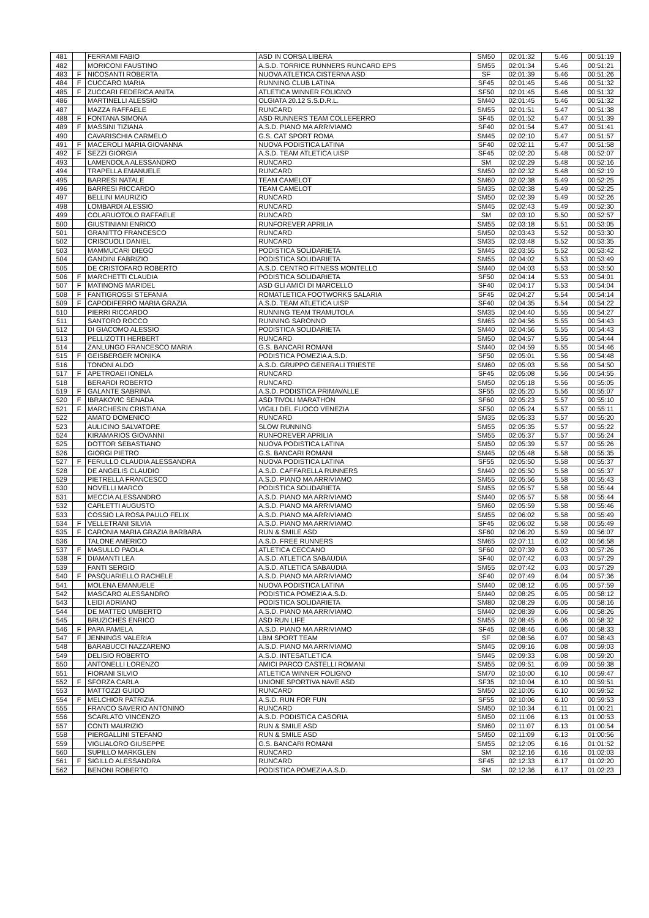| 481 | | FERRAMI FABIO | ASD IN CORSA LIBERA | SM50 | 02:01:32 | 5.46 | 00:51:19 |
| 482 | | MORICONI FAUSTINO | A.S.D. TORRICE RUNNERS RUNCARD EPS | SM55 | 02:01:34 | 5.46 | 00:51:21 |
| 483 | F | NICOSANTI ROBERTA | NUOVA ATLETICA CISTERNA ASD | SF | 02:01:39 | 5.46 | 00:51:26 |
| 484 | F | CUCCARO MARIA | RUNNING CLUB LATINA | SF45 | 02:01:45 | 5.46 | 00:51:32 |
| 485 | F | ZUCCARI FEDERICA ANITA | ATLETICA WINNER FOLIGNO | SF50 | 02:01:45 | 5.46 | 00:51:32 |
| 486 | | MARTINELLI ALESSIO | OLGIATA 20.12 S.S.D.R.L. | SM40 | 02:01:45 | 5.46 | 00:51:32 |
| 487 | | MAZZA RAFFAELE | RUNCARD | SM55 | 02:01:51 | 5.47 | 00:51:38 |
| 488 | F | FONTANA SIMONA | ASD RUNNERS TEAM COLLEFERRO | SF45 | 02:01:52 | 5.47 | 00:51:39 |
| 489 | F | MASSINI TIZIANA | A.S.D. PIANO MA ARRIVIAMO | SF40 | 02:01:54 | 5.47 | 00:51:41 |
| 490 | | CAVARISCHIA CARMELO | G.S. CAT SPORT ROMA | SM45 | 02:02:10 | 5.47 | 00:51:57 |
| 491 | F | MACEROLI MARIA GIOVANNA | NUOVA PODISTICA LATINA | SF40 | 02:02:11 | 5.47 | 00:51:58 |
| 492 | F | SEZZI GIORGIA | A.S.D. TEAM ATLETICA UISP | SF45 | 02:02:20 | 5.48 | 00:52:07 |
| 493 | | LAMENDOLA ALESSANDRO | RUNCARD | SM | 02:02:29 | 5.48 | 00:52:16 |
| 494 | | TRAPELLA EMANUELE | RUNCARD | SM50 | 02:02:32 | 5.48 | 00:52:19 |
| 495 | | BARRESI NATALE | TEAM CAMELOT | SM60 | 02:02:38 | 5.49 | 00:52:25 |
| 496 | | BARRESI RICCARDO | TEAM CAMELOT | SM35 | 02:02:38 | 5.49 | 00:52:25 |
| 497 | | BELLINI MAURIZIO | RUNCARD | SM50 | 02:02:39 | 5.49 | 00:52:26 |
| 498 | | LOMBARDI ALESSIO | RUNCARD | SM45 | 02:02:43 | 5.49 | 00:52:30 |
| 499 | | COLARUOTOLO RAFFAELE | RUNCARD | SM | 02:03:10 | 5.50 | 00:52:57 |
| 500 | | GIUSTINIANI ENRICO | RUNFOREVER APRILIA | SM55 | 02:03:18 | 5.51 | 00:53:05 |
| 501 | | GRANITTO FRANCESCO | RUNCARD | SM50 | 02:03:43 | 5.52 | 00:53:30 |
| 502 | | CRISCUOLI DANIEL | RUNCARD | SM35 | 02:03:48 | 5.52 | 00:53:35 |
| 503 | | MAMMUCARI DIEGO | PODISTICA SOLIDARIETA | SM45 | 02:03:55 | 5.52 | 00:53:42 |
| 504 | | GANDINI FABRIZIO | PODISTICA SOLIDARIETA | SM55 | 02:04:02 | 5.53 | 00:53:49 |
| 505 | | DE CRISTOFARO ROBERTO | A.S.D. CENTRO FITNESS MONTELLO | SM40 | 02:04:03 | 5.53 | 00:53:50 |
| 506 | F | MARCHETTI CLAUDIA | PODISTICA SOLIDARIETA | SF50 | 02:04:14 | 5.53 | 00:54:01 |
| 507 | F | MATINONG MARIDEL | ASD GLI AMICI DI MARCELLO | SF40 | 02:04:17 | 5.53 | 00:54:04 |
| 508 | F | FANTIGROSSI STEFANIA | ROMATLETICA FOOTWORKS SALARIA | SF45 | 02:04:27 | 5.54 | 00:54:14 |
| 509 | F | CAPODIFERRO MARIA GRAZIA | A.S.D. TEAM ATLETICA UISP | SF40 | 02:04:35 | 5.54 | 00:54:22 |
| 510 | | PIERRI RICCARDO | RUNNING TEAM TRAMUTOLA | SM35 | 02:04:40 | 5.55 | 00:54:27 |
| 511 | | SANTORO ROCCO | RUNNING SARONNO | SM65 | 02:04:56 | 5.55 | 00:54:43 |
| 512 | | DI GIACOMO ALESSIO | PODISTICA SOLIDARIETA | SM40 | 02:04:56 | 5.55 | 00:54:43 |
| 513 | | PELLIZOTTI HERBERT | RUNCARD | SM50 | 02:04:57 | 5.55 | 00:54:44 |
| 514 | | ZANLUNGO FRANCESCO MARIA | G.S. BANCARI ROMANI | SM40 | 02:04:59 | 5.55 | 00:54:46 |
| 515 | F | GEISBERGER MONIKA | PODISTICA POMEZIA A.S.D. | SF50 | 02:05:01 | 5.56 | 00:54:48 |
| 516 | | TONONI ALDO | A.S.D. GRUPPO GENERALI TRIESTE | SM60 | 02:05:03 | 5.56 | 00:54:50 |
| 517 | F | APETROAEI IONELA | RUNCARD | SF45 | 02:05:08 | 5.56 | 00:54:55 |
| 518 | | BERARDI ROBERTO | RUNCARD | SM50 | 02:05:18 | 5.56 | 00:55:05 |
| 519 | F | GALANTE SABRINA | A.S.D. PODISTICA PRIMAVALLE | SF55 | 02:05:20 | 5.56 | 00:55:07 |
| 520 | F | IBRAKOVIC SENADA | ASD TIVOLI MARATHON | SF60 | 02:05:23 | 5.57 | 00:55:10 |
| 521 | F | MARCHESIN CRISTIANA | VIGILI DEL FUOCO VENEZIA | SF50 | 02:05:24 | 5.57 | 00:55:11 |
| 522 | | AMATO DOMENICO | RUNCARD | SM35 | 02:05:33 | 5.57 | 00:55:20 |
| 523 | | AULICINO SALVATORE | SLOW RUNNING | SM55 | 02:05:35 | 5.57 | 00:55:22 |
| 524 | | KIRAMARIOS GIOVANNI | RUNFOREVER APRILIA | SM55 | 02:05:37 | 5.57 | 00:55:24 |
| 525 | | DOTTOR SEBASTIANO | NUOVA PODISTICA LATINA | SM50 | 02:05:39 | 5.57 | 00:55:26 |
| 526 | | GIORGI PIETRO | G.S. BANCARI ROMANI | SM45 | 02:05:48 | 5.58 | 00:55:35 |
| 527 | F | FERULLO CLAUDIA ALESSANDRA | NUOVA PODISTICA LATINA | SF55 | 02:05:50 | 5.58 | 00:55:37 |
| 528 | | DE ANGELIS CLAUDIO | A.S.D. CAFFARELLA RUNNERS | SM40 | 02:05:50 | 5.58 | 00:55:37 |
| 529 | | PIETRELLA FRANCESCO | A.S.D. PIANO MA ARRIVIAMO | SM55 | 02:05:56 | 5.58 | 00:55:43 |
| 530 | | NOVELLI MARCO | PODISTICA SOLIDARIETA | SM55 | 02:05:57 | 5.58 | 00:55:44 |
| 531 | | MECCIA ALESSANDRO | A.S.D. PIANO MA ARRIVIAMO | SM40 | 02:05:57 | 5.58 | 00:55:44 |
| 532 | | CARLETTI AUGUSTO | A.S.D. PIANO MA ARRIVIAMO | SM60 | 02:05:59 | 5.58 | 00:55:46 |
| 533 | | COSSIO LA ROSA PAULO FELIX | A.S.D. PIANO MA ARRIVIAMO | SM55 | 02:06:02 | 5.58 | 00:55:49 |
| 534 | F | VELLETRANI SILVIA | A.S.D. PIANO MA ARRIVIAMO | SF45 | 02:06:02 | 5.58 | 00:55:49 |
| 535 | F | CARONIA MARIA GRAZIA BARBARA | RUN & SMILE ASD | SF60 | 02:06:20 | 5.59 | 00:56:07 |
| 536 | | TALONE AMERICO | A.S.D. FREE RUNNERS | SM65 | 02:07:11 | 6.02 | 00:56:58 |
| 537 | F | MASULLO PAOLA | ATLETICA CECCANO | SF60 | 02:07:39 | 6.03 | 00:57:26 |
| 538 | F | DIAMANTI LEA | A.S.D. ATLETICA SABAUDIA | SF40 | 02:07:42 | 6.03 | 00:57:29 |
| 539 | | FANTI SERGIO | A.S.D. ATLETICA SABAUDIA | SM55 | 02:07:42 | 6.03 | 00:57:29 |
| 540 | F | PASQUARIELLO RACHELE | A.S.D. PIANO MA ARRIVIAMO | SF40 | 02:07:49 | 6.04 | 00:57:36 |
| 541 | | MOLENA EMANUELE | NUOVA PODISTICA LATINA | SM40 | 02:08:12 | 6.05 | 00:57:59 |
| 542 | | MASCARO ALESSANDRO | PODISTICA POMEZIA A.S.D. | SM40 | 02:08:25 | 6.05 | 00:58:12 |
| 543 | | LEIDI ADRIANO | PODISTICA SOLIDARIETA | SM80 | 02:08:29 | 6.05 | 00:58:16 |
| 544 | | DE MATTEO UMBERTO | A.S.D. PIANO MA ARRIVIAMO | SM40 | 02:08:39 | 6.06 | 00:58:26 |
| 545 | | BRUZICHES ENRICO | ASD RUN LIFE | SM55 | 02:08:45 | 6.06 | 00:58:32 |
| 546 | F | PAPA PAMELA | A.S.D. PIANO MA ARRIVIAMO | SF45 | 02:08:46 | 6.06 | 00:58:33 |
| 547 | F | JENNINGS VALERIA | LBM SPORT TEAM | SF | 02:08:56 | 6.07 | 00:58:43 |
| 548 | | BARABUCCI NAZZARENO | A.S.D. PIANO MA ARRIVIAMO | SM45 | 02:09:16 | 6.08 | 00:59:03 |
| 549 | | DELISIO ROBERTO | A.S.D. INTESATLETICA | SM45 | 02:09:33 | 6.08 | 00:59:20 |
| 550 | | ANTONELLI LORENZO | AMICI PARCO CASTELLI ROMANI | SM55 | 02:09:51 | 6.09 | 00:59:38 |
| 551 | | FIORANI SILVIO | ATLETICA WINNER FOLIGNO | SM70 | 02:10:00 | 6.10 | 00:59:47 |
| 552 | F | SFORZA CARLA | UNIONE SPORTIVA NAVE ASD | SF35 | 02:10:04 | 6.10 | 00:59:51 |
| 553 | | MATTOZZI GUIDO | RUNCARD | SM50 | 02:10:05 | 6.10 | 00:59:52 |
| 554 | F | MELCHIOR PATRIZIA | A.S.D. RUN FOR FUN | SF55 | 02:10:06 | 6.10 | 00:59:53 |
| 555 | | FRANCO SAVERIO ANTONINO | RUNCARD | SM50 | 02:10:34 | 6.11 | 01:00:21 |
| 556 | | SCARLATO VINCENZO | A.S.D. PODISTICA CASORIA | SM50 | 02:11:06 | 6.13 | 01:00:53 |
| 557 | | CONTI MAURIZIO | RUN & SMILE ASD | SM60 | 02:11:07 | 6.13 | 01:00:54 |
| 558 | | PIERGALLINI STEFANO | RUN & SMILE ASD | SM50 | 02:11:09 | 6.13 | 01:00:56 |
| 559 | | VIGLIALORO GIUSEPPE | G.S. BANCARI ROMANI | SM55 | 02:12:05 | 6.16 | 01:01:52 |
| 560 | | SUPILLO MARKGLEN | RUNCARD | SM | 02:12:16 | 6.16 | 01:02:03 |
| 561 | F | SIGILLO ALESSANDRA | RUNCARD | SF45 | 02:12:33 | 6.17 | 01:02:20 |
| 562 | | BENONI ROBERTO | PODISTICA POMEZIA A.S.D. | SM | 02:12:36 | 6.17 | 01:02:23 |